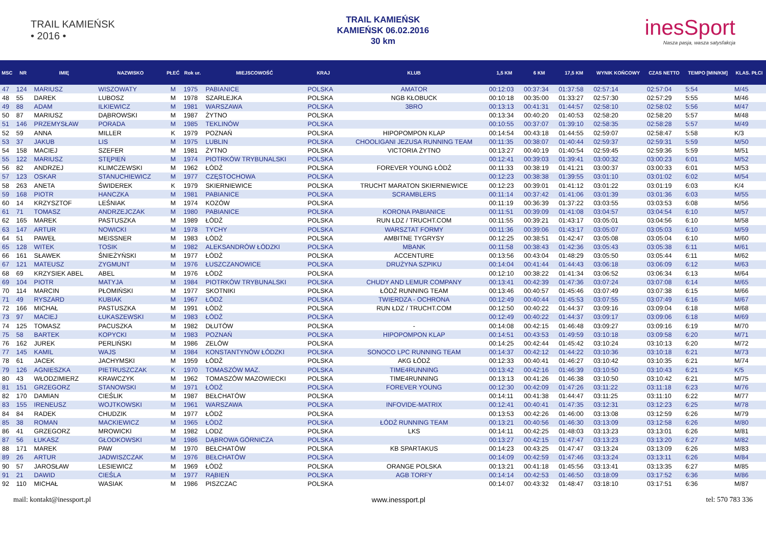TRAIL KAMIEŃSK
• 2016 •
TRAIL KAMIEŃSK
KAMIEŃSK 06.02.2016
30 km
inesSport
Nasza pasja, wasza satysfakcja
| MSC | NR | IMIĘ | NAZWISKO | PŁEĆ | Rok ur. | MIEJSCOWOŚĆ | KRAJ | KLUB | 1,5 KM | 6 KM | 17,5 KM | WYNIK KOŃCOWY | CZAS NETTO | TEMPO [MIN/KM] | KLAS. PŁCI |
| --- | --- | --- | --- | --- | --- | --- | --- | --- | --- | --- | --- | --- | --- | --- | --- |
| 47 | 124 | MARIUSZ | WISZOWATY | M | 1975 | PABIANICE | POLSKA | AMATOR | 00:12:03 | 00:37:34 | 01:37:58 | 02:57:14 | 02:57:04 | 5:54 | M/45 |
| 48 | 55 | DAREK | LUBOSZ | M | 1978 | SZARLEJKA | POLSKA | NGB KŁOBUCK | 00:10:18 | 00:35:00 | 01:33:27 | 02:57:30 | 02:57:29 | 5:55 | M/46 |
| 49 | 88 | ADAM | ILKIEWICZ | M | 1981 | WARSZAWA | POLSKA | 3BRO | 00:13:13 | 00:41:31 | 01:44:57 | 02:58:10 | 02:58:02 | 5:56 | M/47 |
| 50 | 87 | MARIUSZ | DĄBROWSKI | M | 1987 | ŻYTNO | POLSKA | | 00:13:34 | 00:40:20 | 01:40:53 | 02:58:20 | 02:58:20 | 5:57 | M/48 |
| 51 | 146 | PRZEMYSŁAW | PORADA | M | 1985 | TEKLINÓW | POLSKA | | 00:10:55 | 00:37:07 | 01:39:10 | 02:58:35 | 02:58:28 | 5:57 | M/49 |
| 52 | 59 | ANNA | MILLER | K | 1979 | POZNAŃ | POLSKA | HIPOPOMPON KLAP | 00:14:54 | 00:43:18 | 01:44:55 | 02:59:07 | 02:58:47 | 5:58 | K/3 |
| 53 | 37 | JAKUB | LIS | M | 1975 | LUBLIN | POLSKA | CHOOLIGANI JEZUSA RUNNING TEAM | 00:11:35 | 00:38:07 | 01:40:44 | 02:59:37 | 02:59:31 | 5:59 | M/50 |
| 54 | 158 | MACIEJ | SZEFER | M | 1981 | ŻYTNO | POLSKA | VICTORIA ŻYTNO | 00:13:27 | 00:40:19 | 01:40:54 | 02:59:45 | 02:59:36 | 5:59 | M/51 |
| 55 | 122 | MARIUSZ | STĘPIEŃ | M | 1974 | PIOTRKÓW TRYBUNALSKI | POLSKA | | 00:12:41 | 00:39:03 | 01:39:41 | 03:00:32 | 03:00:23 | 6:01 | M/52 |
| 56 | 82 | ANDRZEJ | KLIMCZEWSKI | M | 1962 | ŁÓDŹ | POLSKA | FOREVER YOUNG ŁÓDŹ | 00:11:33 | 00:38:19 | 01:41:21 | 03:00:37 | 03:00:33 | 6:01 | M/53 |
| 57 | 123 | OSKAR | STANUCHIEWICZ | M | 1977 | CZĘSTOCHOWA | POLSKA | | 00:12:23 | 00:38:38 | 01:39:55 | 03:01:10 | 03:01:02 | 6:02 | M/54 |
| 58 | 263 | ANETA | ŚWIDEREK | K | 1979 | SKIERNIEWICE | POLSKA | TRUCHT MARATON SKIERNIEWICE | 00:12:23 | 00:39:01 | 01:41:12 | 03:01:22 | 03:01:19 | 6:03 | K/4 |
| 59 | 168 | PIOTR | HANCZKA | M | 1981 | PABIANICE | POLSKA | SCRAMBLERS | 00:11:14 | 00:37:42 | 01:41:06 | 03:01:39 | 03:01:36 | 6:03 | M/55 |
| 60 | 14 | KRZYSZTOF | LEŚNIAK | M | 1974 | KOZÓW | POLSKA | | 00:11:19 | 00:36:39 | 01:37:22 | 03:03:55 | 03:03:53 | 6:08 | M/56 |
| 61 | 71 | TOMASZ | ANDRZEJCZAK | M | 1980 | PABIANICE | POLSKA | KORONA PABIANICE | 00:11:51 | 00:39:09 | 01:41:08 | 03:04:57 | 03:04:54 | 6:10 | M/57 |
| 62 | 165 | MAREK | PASTUSZKA | M | 1989 | ŁÓDŹ | POLSKA | RUN ŁDZ / TRUCHT.COM | 00:11:55 | 00:39:21 | 01:43:17 | 03:05:01 | 03:04:56 | 6:10 | M/58 |
| 63 | 147 | ARTUR | NOWICKI | M | 1978 | TYCHY | POLSKA | WARSZTAT FORMY | 00:11:36 | 00:39:06 | 01:43:17 | 03:05:07 | 03:05:03 | 6:10 | M/59 |
| 64 | 51 | PAWEŁ | MEISSNER | M | 1983 | ŁÓDŹ | POLSKA | AMBITNE TYGRYSY | 00:12:25 | 00:38:51 | 01:42:47 | 03:05:08 | 03:05:04 | 6:10 | M/60 |
| 65 | 128 | WITEK | TOSIK | M | 1982 | ALEKSANDRÓW ŁÓDZKI | POLSKA | MBANK | 00:11:58 | 00:38:43 | 01:42:36 | 03:05:43 | 03:05:38 | 6:11 | M/61 |
| 66 | 161 | SŁAWEK | ŚNIEŻYŃSKI | M | 1977 | ŁÓDŹ | POLSKA | ACCENTURE | 00:13:56 | 00:43:04 | 01:48:29 | 03:05:50 | 03:05:44 | 6:11 | M/62 |
| 67 | 121 | MATEUSZ | ZYGMUNT | M | 1976 | ŁUSZCZANOWICE | POLSKA | DRUŻYNA SZPIKU | 00:14:04 | 00:41:44 | 01:44:43 | 03:06:18 | 03:06:09 | 6:12 | M/63 |
| 68 | 69 | KRZYSIEK ABEL | ABEL | M | 1976 | ŁÓDŹ | POLSKA | | 00:12:10 | 00:38:22 | 01:41:34 | 03:06:52 | 03:06:34 | 6:13 | M/64 |
| 69 | 104 | PIOTR | MATYJA | M | 1984 | PIOTRKÓW TRYBUNALSKI | POLSKA | CHUDY AND LEMUR COMPANY | 00:13:41 | 00:42:39 | 01:47:36 | 03:07:24 | 03:07:08 | 6:14 | M/65 |
| 70 | 114 | MARCIN | PŁOMIŃSKI | M | 1977 | SKOTNIKI | POLSKA | ŁÓDŹ RUNNING TEAM | 00:13:46 | 00:40:57 | 01:45:46 | 03:07:49 | 03:07:38 | 6:15 | M/66 |
| 71 | 49 | RYSZARD | KUBIAK | M | 1967 | ŁÓDŹ | POLSKA | TWIERDZA - OCHRONA | 00:12:49 | 00:40:44 | 01:45:53 | 03:07:55 | 03:07:49 | 6:16 | M/67 |
| 72 | 166 | MICHAŁ | PASTUSZKA | M | 1991 | ŁÓDŹ | POLSKA | RUN ŁDZ / TRUCHT.COM | 00:12:50 | 00:40:22 | 01:44:37 | 03:09:16 | 03:09:04 | 6:18 | M/68 |
| 73 | 97 | MACIEJ | ŁUKASZEWSKI | M | 1983 | ŁÓDŹ | POLSKA | | 00:12:49 | 00:40:22 | 01:44:37 | 03:09:17 | 03:09:06 | 6:18 | M/69 |
| 74 | 125 | TOMASZ | PACUSZKA | M | 1982 | DŁUTÓW | POLSKA | - | 00:14:08 | 00:42:15 | 01:46:48 | 03:09:27 | 03:09:16 | 6:19 | M/70 |
| 75 | 58 | BARTEK | KOPYCKI | M | 1983 | POZNAŃ | POLSKA | HIPOPOMPON KLAP | 00:14:51 | 00:43:53 | 01:49:59 | 03:10:18 | 03:09:58 | 6:20 | M/71 |
| 76 | 162 | JUREK | PERLIŃSKI | M | 1986 | ZELÓW | POLSKA | | 00:14:25 | 00:42:44 | 01:45:42 | 03:10:24 | 03:10:13 | 6:20 | M/72 |
| 77 | 145 | KAMIL | WAJS | M | 1984 | KONSTANTYNÓW ŁÓDZKI | POLSKA | SONOCO LPC RUNNING TEAM | 00:14:37 | 00:42:12 | 01:44:22 | 03:10:36 | 03:10:18 | 6:21 | M/73 |
| 78 | 61 | JACEK | JACHYMSKI | M | 1959 | ŁÓDŹ | POLSKA | AKG ŁÓDŹ | 00:12:33 | 00:40:41 | 01:46:27 | 03:10:42 | 03:10:35 | 6:21 | M/74 |
| 79 | 126 | AGNIESZKA | PIETRUSZCZAK | K | 1970 | TOMASZÓW MAZ. | POLSKA | TIME4RUNNING | 00:13:42 | 00:42:16 | 01:46:39 | 03:10:50 | 03:10:43 | 6:21 | K/5 |
| 80 | 43 | WŁODZIMIERZ | KRAWCZYK | M | 1962 | TOMASZÓW MAZOWIECKI | POLSKA | TIME4RUNNING | 00:13:13 | 00:41:26 | 01:46:38 | 03:10:50 | 03:10:42 | 6:21 | M/75 |
| 81 | 151 | GRZEGORZ | STANOWSKI | M | 1971 | ŁÓDŹ | POLSKA | FOREVER YOUNG | 00:12:30 | 00:42:09 | 01:47:26 | 03:11:22 | 03:11:18 | 6:23 | M/76 |
| 82 | 170 | DAMIAN | CIEŚLIK | M | 1987 | BEŁCHATÓW | POLSKA | | 00:14:11 | 00:41:38 | 01:44:47 | 03:11:25 | 03:11:10 | 6:22 | M/77 |
| 83 | 155 | IRENEUSZ | WOJTKOWSKI | M | 1961 | WARSZAWA | POLSKA | INFOVIDE-MATRIX | 00:12:41 | 00:40:41 | 01:47:35 | 03:12:31 | 03:12:23 | 6:25 | M/78 |
| 84 | 84 | RADEK | CHUDZIK | M | 1977 | ŁÓDŹ | POLSKA | | 00:13:53 | 00:42:26 | 01:46:00 | 03:13:08 | 03:12:59 | 6:26 | M/79 |
| 85 | 38 | ROMAN | MACKIEWICZ | M | 1965 | ŁÓDŹ | POLSKA | ŁÓDŹ RUNNING TEAM | 00:13:21 | 00:40:56 | 01:46:30 | 03:13:09 | 03:12:58 | 6:26 | M/80 |
| 86 | 41 | GRZEGORZ | MROWICKI | M | 1982 | LODZ | POLSKA | LKS | 00:14:11 | 00:42:25 | 01:48:03 | 03:13:23 | 03:13:01 | 6:26 | M/81 |
| 87 | 56 | ŁUKASZ | GŁODKOWSKI | M | 1986 | DĄBROWA GÓRNICZA | POLSKA | | 00:13:27 | 00:42:15 | 01:47:47 | 03:13:23 | 03:13:20 | 6:27 | M/82 |
| 88 | 171 | MAREK | PAW | M | 1970 | BEŁCHATÓW | POLSKA | KB SPARTAKUS | 00:14:23 | 00:43:25 | 01:47:47 | 03:13:24 | 03:13:09 | 6:26 | M/83 |
| 89 | 26 | ARTUR | JADWISZCZAK | M | 1976 | BEŁCHATÓW | POLSKA | | 00:14:09 | 00:42:59 | 01:47:46 | 03:13:24 | 03:13:11 | 6:26 | M/84 |
| 90 | 57 | JAROSŁAW | LESIEWICZ | M | 1969 | ŁÓDŹ | POLSKA | ORANGE POLSKA | 00:13:21 | 00:41:18 | 01:45:56 | 03:13:41 | 03:13:35 | 6:27 | M/85 |
| 91 | 21 | DAWID | CIEŚLA | M | 1977 | RĄBIEŃ | POLSKA | AGB TORFY | 00:14:14 | 00:42:53 | 01:46:50 | 03:18:09 | 03:17:52 | 6:36 | M/86 |
| 92 | 110 | MICHAŁ | WASIAK | M | 1986 | PISZCZAC | POLSKA | | 00:14:07 | 00:43:32 | 01:48:47 | 03:18:10 | 03:17:51 | 6:36 | M/87 |
mail: kontakt@inessport.pl www.inessport.pl tel: 570 783 336